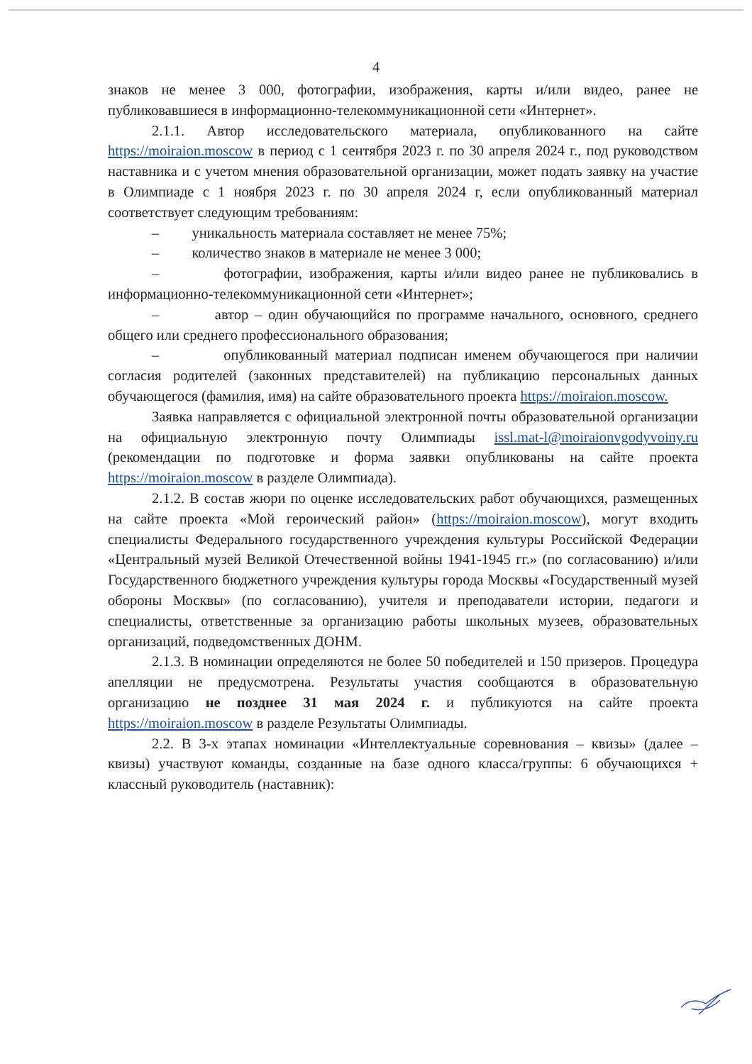4
знаков не менее 3 000, фотографии, изображения, карты и/или видео, ранее не публиковавшиеся в информационно-телекоммуникационной сети «Интернет».
2.1.1. Автор исследовательского материала, опубликованного на сайте https://moiraion.moscow в период с 1 сентября 2023 г. по 30 апреля 2024 г., под руководством наставника и с учетом мнения образовательной организации, может подать заявку на участие в Олимпиаде с 1 ноября 2023 г. по 30 апреля 2024 г, если опубликованный материал соответствует следующим требованиям:
– уникальность материала составляет не менее 75%;
– количество знаков в материале не менее 3 000;
– фотографии, изображения, карты и/или видео ранее не публиковались в информационно-телекоммуникационной сети «Интернет»;
– автор – один обучающийся по программе начального, основного, среднего общего или среднего профессионального образования;
– опубликованный материал подписан именем обучающегося при наличии согласия родителей (законных представителей) на публикацию персональных данных обучающегося (фамилия, имя) на сайте образовательного проекта https://moiraion.moscow.
Заявка направляется с официальной электронной почты образовательной организации на официальную электронную почту Олимпиады issl.mat-l@moiraionvgodyvoiny.ru (рекомендации по подготовке и форма заявки опубликованы на сайте проекта https://moiraion.moscow в разделе Олимпиада).
2.1.2. В состав жюри по оценке исследовательских работ обучающихся, размещенных на сайте проекта «Мой героический район» (https://moiraion.moscow), могут входить специалисты Федерального государственного учреждения культуры Российской Федерации «Центральный музей Великой Отечественной войны 1941-1945 гг.» (по согласованию) и/или Государственного бюджетного учреждения культуры города Москвы «Государственный музей обороны Москвы» (по согласованию), учителя и преподаватели истории, педагоги и специалисты, ответственные за организацию работы школьных музеев, образовательных организаций, подведомственных ДОНМ.
2.1.3. В номинации определяются не более 50 победителей и 150 призеров. Процедура апелляции не предусмотрена. Результаты участия сообщаются в образовательную организацию не позднее 31 мая 2024 г. и публикуются на сайте проекта https://moiraion.moscow в разделе Результаты Олимпиады.
2.2. В 3-х этапах номинации «Интеллектуальные соревнования – квизы» (далее – квизы) участвуют команды, созданные на базе одного класса/группы: 6 обучающихся + классный руководитель (наставник):